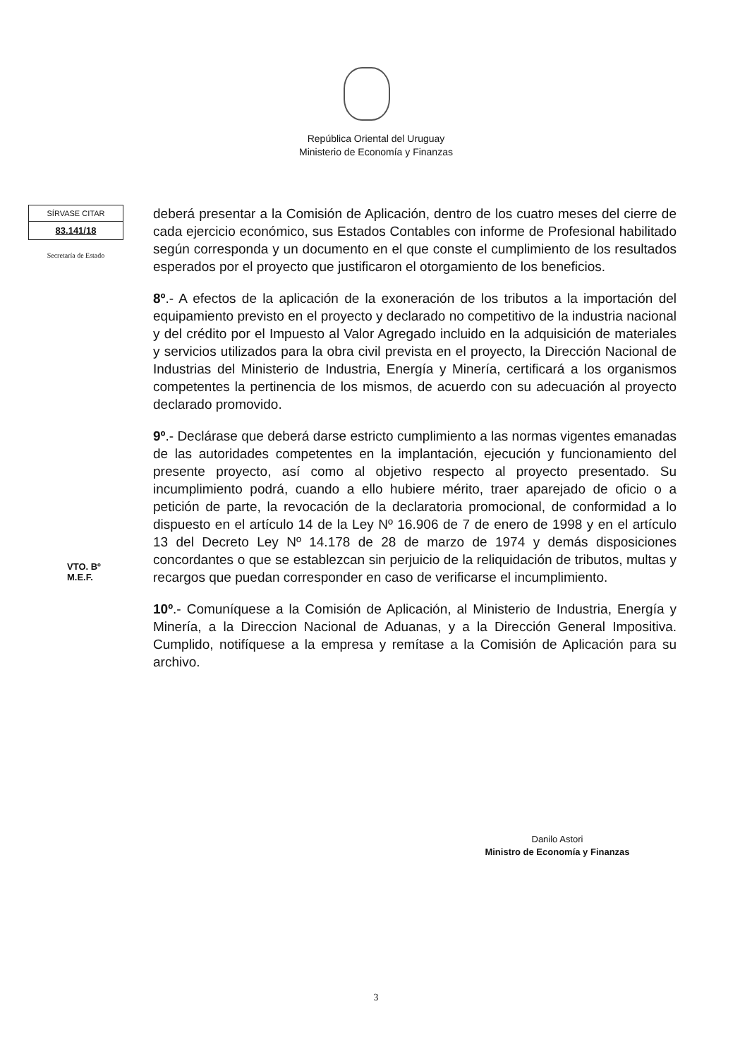República Oriental del Uruguay
Ministerio de Economía y Finanzas
SÍRVASE CITAR
83.141/18
Secretaría de Estado
deberá presentar a la Comisión de Aplicación, dentro de los cuatro meses del cierre de cada ejercicio económico, sus Estados Contables con informe de Profesional habilitado según corresponda y un documento en el que conste el cumplimiento de los resultados esperados por el proyecto que justificaron el otorgamiento de los beneficios.
8º.- A efectos de la aplicación de la exoneración de los tributos a la importación del equipamiento previsto en el proyecto y declarado no competitivo de la industria nacional y del crédito por el Impuesto al Valor Agregado incluido en la adquisición de materiales y servicios utilizados para la obra civil prevista en el proyecto, la Dirección Nacional de Industrias del Ministerio de Industria, Energía y Minería, certificará a los organismos competentes la pertinencia de los mismos, de acuerdo con su adecuación al proyecto declarado promovido.
9º.- Declárase que deberá darse estricto cumplimiento a las normas vigentes emanadas de las autoridades competentes en la implantación, ejecución y funcionamiento del presente proyecto, así como al objetivo respecto al proyecto presentado. Su incumplimiento podrá, cuando a ello hubiere mérito, traer aparejado de oficio o a petición de parte, la revocación de la declaratoria promocional, de conformidad a lo dispuesto en el artículo 14 de la Ley Nº 16.906 de 7 de enero de 1998 y en el artículo 13 del Decreto Ley Nº 14.178 de 28 de marzo de 1974 y demás disposiciones concordantes o que se establezcan sin perjuicio de la reliquidación de tributos, multas y recargos que puedan corresponder en caso de verificarse el incumplimiento.
10º.- Comuníquese a la Comisión de Aplicación, al Ministerio de Industria, Energía y Minería, a la Direccion Nacional de Aduanas, y a la Dirección General Impositiva. Cumplido, notifíquese a la empresa y remítase a la Comisión de Aplicación para su archivo.
VTO. Bº
M.E.F.
Danilo Astori
Ministro de Economía y Finanzas
3